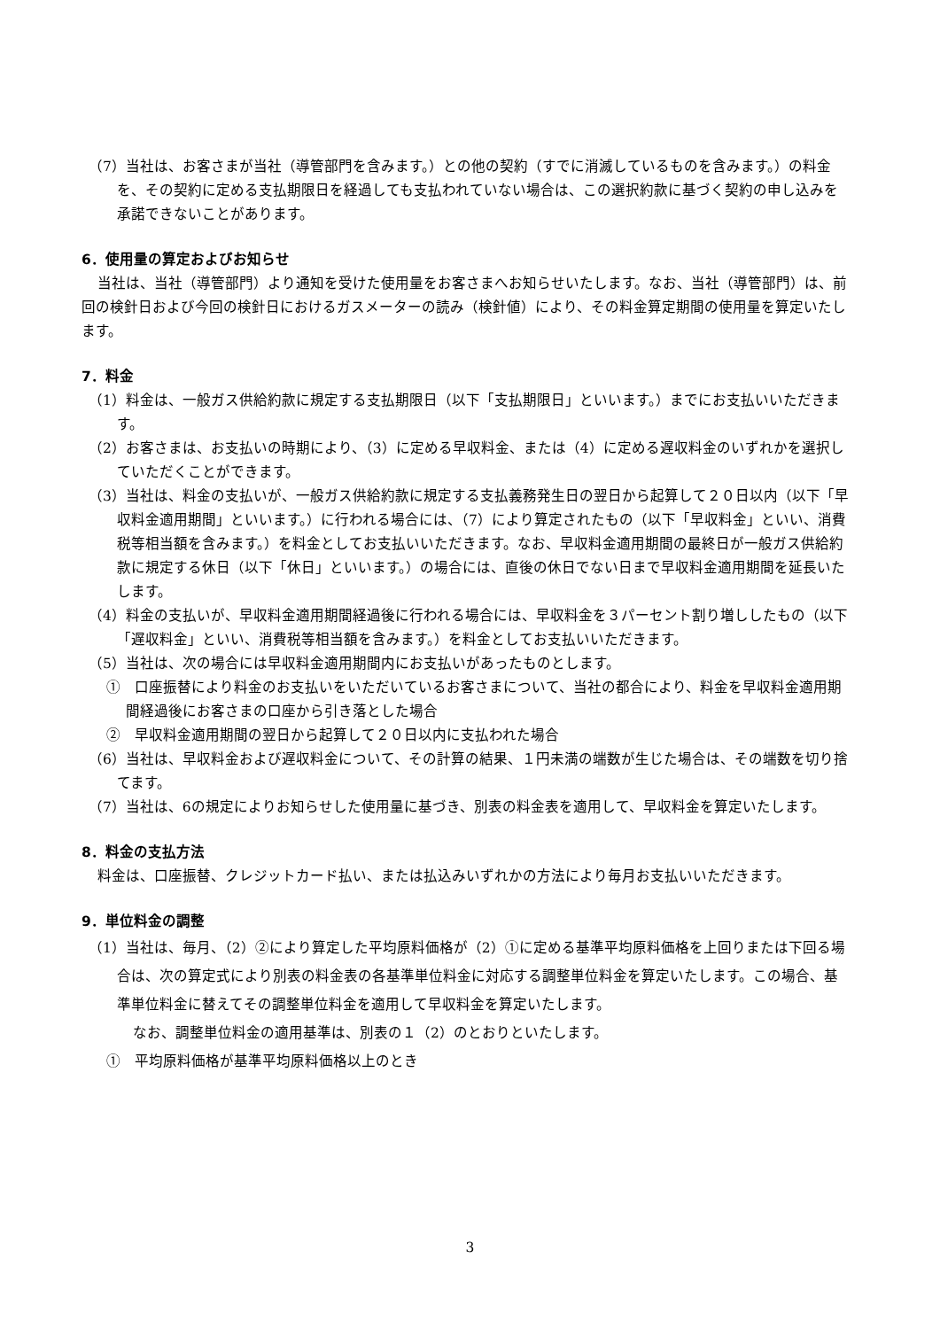（7）当社は、お客さまが当社（導管部門を含みます。）との他の契約（すでに消滅しているものを含みます。）の料金を、その契約に定める支払期限日を経過しても支払われていない場合は、この選択約款に基づく契約の申し込みを承諾できないことがあります。
6．使用量の算定およびお知らせ
当社は、当社（導管部門）より通知を受けた使用量をお客さまへお知らせいたします。なお、当社（導管部門）は、前回の検針日および今回の検針日におけるガスメーターの読み（検針値）により、その料金算定期間の使用量を算定いたします。
7．料金
（1）料金は、一般ガス供給約款に規定する支払期限日（以下「支払期限日」といいます。）までにお支払いいただきます。
（2）お客さまは、お支払いの時期により、（3）に定める早収料金、または（4）に定める遅収料金のいずれかを選択していただくことができます。
（3）当社は、料金の支払いが、一般ガス供給約款に規定する支払義務発生日の翌日から起算して２０日以内（以下「早収料金適用期間」といいます。）に行われる場合には、（7）により算定されたもの（以下「早収料金」といい、消費税等相当額を含みます。）を料金としてお支払いいただきます。なお、早収料金適用期間の最終日が一般ガス供給約款に規定する休日（以下「休日」といいます。）の場合には、直後の休日でない日まで早収料金適用期間を延長いたします。
（4）料金の支払いが、早収料金適用期間経過後に行われる場合には、早収料金を３パーセント割り増ししたもの（以下「遅収料金」といい、消費税等相当額を含みます。）を料金としてお支払いいただきます。
（5）当社は、次の場合には早収料金適用期間内にお支払いがあったものとします。
①　口座振替により料金のお支払いをいただいているお客さまについて、当社の都合により、料金を早収料金適用期間経過後にお客さまの口座から引き落とした場合
②　早収料金適用期間の翌日から起算して２０日以内に支払われた場合
（6）当社は、早収料金および遅収料金について、その計算の結果、１円未満の端数が生じた場合は、その端数を切り捨てます。
（7）当社は、6の規定によりお知らせした使用量に基づき、別表の料金表を適用して、早収料金を算定いたします。
8．料金の支払方法
料金は、口座振替、クレジットカード払い、または払込みいずれかの方法により毎月お支払いいただきます。
9．単位料金の調整
（1）当社は、毎月、（2）②により算定した平均原料価格が（2）①に定める基準平均原料価格を上回りまたは下回る場合は、次の算定式により別表の料金表の各基準単位料金に対応する調整単位料金を算定いたします。この場合、基準単位料金に替えてその調整単位料金を適用して早収料金を算定いたします。
なお、調整単位料金の適用基準は、別表の１（2）のとおりといたします。
①　平均原料価格が基準平均原料価格以上のとき
3